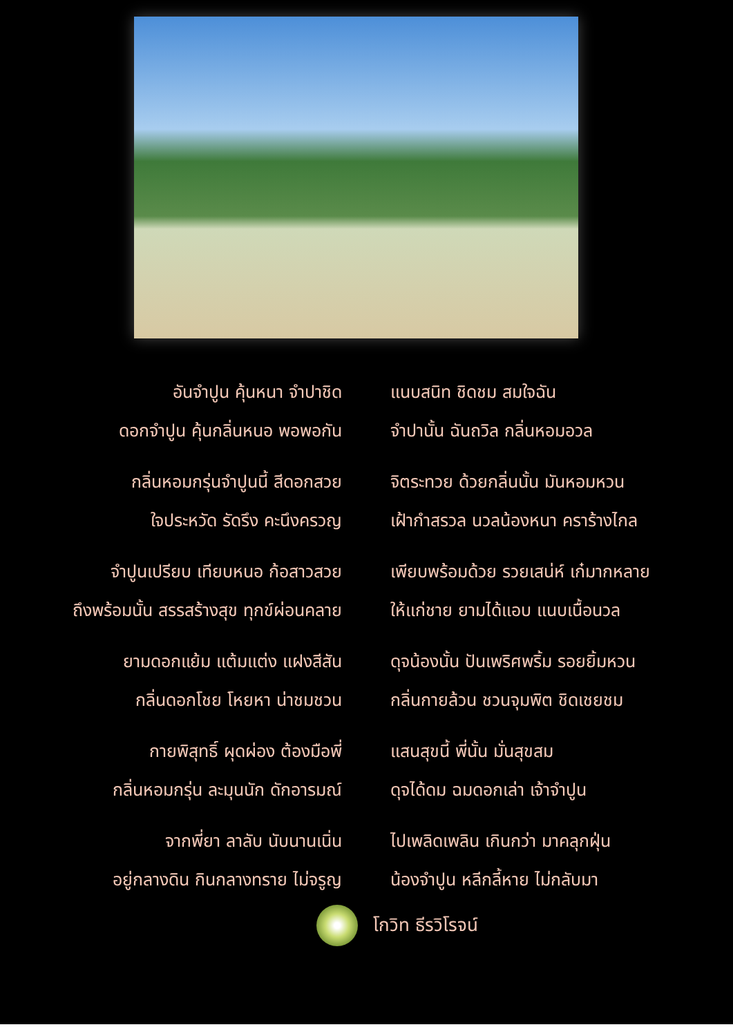อันจำปูน คุ้นหนา จำปาชิด แนบสนิท ชิดชม สมใจฉัน
ดอกจำปูน คุ้นกลิ่นหนอ พอพอกัน จำปานั้น ฉันถวิล กลิ่นหอมอวล
กลิ่นหอมกรุ่นจำปูนนี้ สีดอกสวย จิตระทวย ด้วยกลิ่นนั้น มันหอมหวน
ใจประหวัด รัดรึง คะนึงครวญ เฝ้ากำสรวล นวลน้องหนา คราร้างไกล
จำปูนเปรียบ เทียบหนอ ก้อสาวสวย เพียบพร้อมด้วย รวยเสน่ห์ เก๋มากหลาย
ถึงพร้อมนั้น สรรสร้างสุข ทุกข์ผ่อนคลาย ให้แก่ชาย ยามได้แอบ แนบเนื้อนวล
ยามดอกแย้ม แต้มแต่ง แฝงสีสัน ดุจน้องนั้น ปันเพริศพริ้ม รอยยิ้มหวน
กลิ่นดอกโชย โหยหา น่าชมชวน กลิ่นกายล้วน ชวนจุมพิต ชิดเชยชม
กายพิสุทธิ์ ผุดผ่อง ต้องมือพี่ แสนสุขนี้ พี่นั้น มั่นสุขสม
กลิ่นหอมกรุ่น ละมุนนัก ดักอารมณ์ ดุจได้ดม ฉมดอกเล่า เจ้าจำปูน
จากพี่ยา ลาลับ นับนานเนิ่น ไปเพลิดเพลิน เกินกว่า มาคลุกฝุ่น
อยู่กลางดิน กินกลางทราย ไม่จรูญ น้องจำปูน หลีกลี้หาย ไม่กลับมา
โกวิท ธีรวิโรจน์